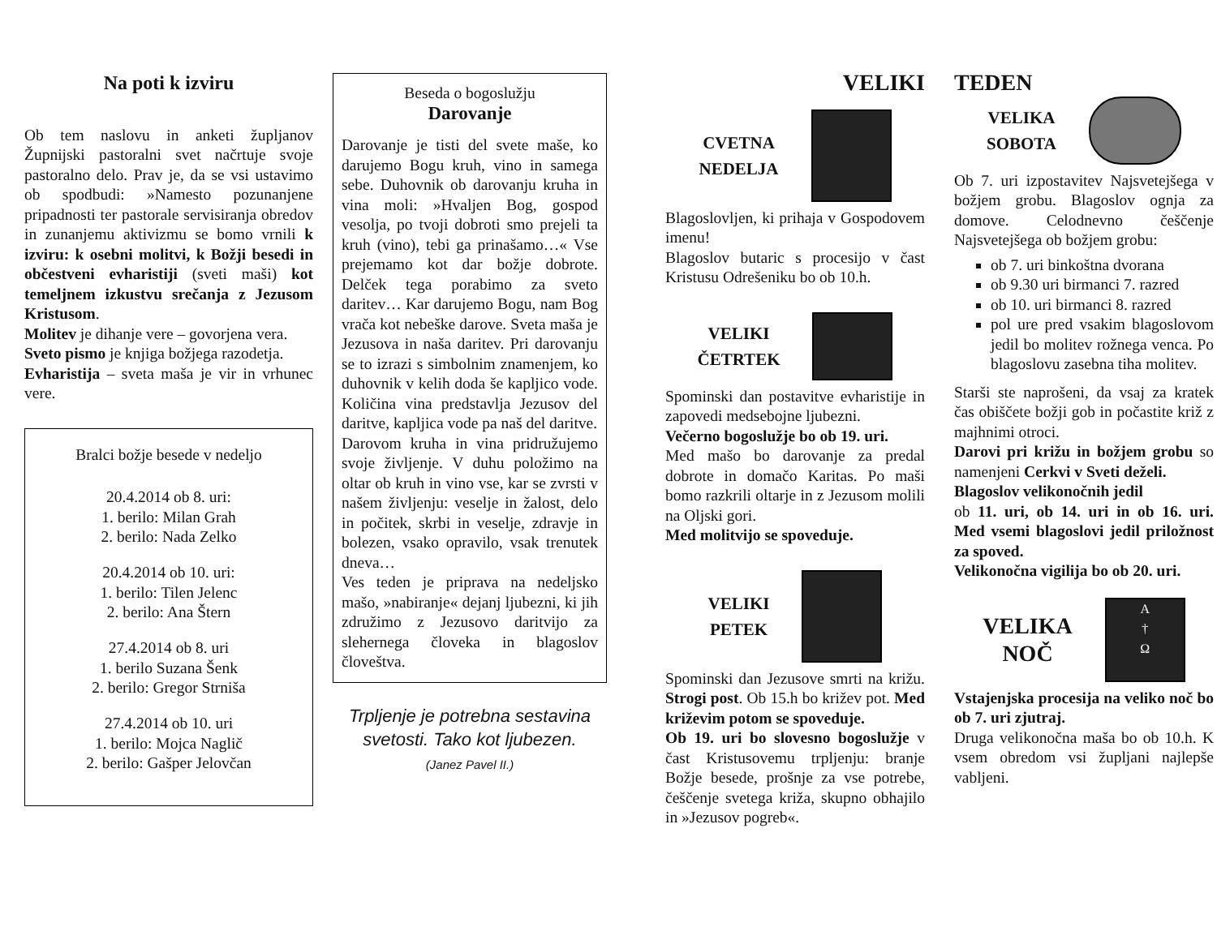Na poti k izviru
Ob tem naslovu in anketi župljanov Župnijski pastoralni svet načrtuje svoje pastoralno delo. Prav je, da se vsi ustavimo ob spodbudi: »Namesto pozunanjene pripadnosti ter pastorale servisiranja obredov in zunanjemu aktivizmu se bomo vrnili k izviru: k osebni molitvi, k Božji besedi in občestveni evharistiji (sveti maši) kot temeljnem izkustvu srečanja z Jezusom Kristusom.
Molitev je dihanje vere – govorjena vera.
Sveto pismo je knjiga božjega razodetja.
Evharistija – sveta maša je vir in vrhunec vere.
Bralci božje besede v nedeljo
20.4.2014 ob 8. uri:
1. berilo: Milan Grah
2. berilo: Nada Zelko
20.4.2014 ob 10. uri:
1. berilo: Tilen Jelenc
2. berilo: Ana Štern
27.4.2014 ob 8. uri
1. berilo Suzana Šenk
2. berilo: Gregor Strniša
27.4.2014 ob 10. uri
1. berilo: Mojca Naglič
2. berilo: Gašper Jelovčan
Beseda o bogoslužju
Darovanje
Darovanje je tisti del svete maše, ko darujemo Bogu kruh, vino in samega sebe. Duhovnik ob darovanju kruha in vina moli: »Hvaljen Bog, gospod vesolja, po tvoji dobroti smo prejeli ta kruh (vino), tebi ga prinašamo…« Vse prejemamo kot dar božje dobrote. Delček tega porabimo za sveto daritev… Kar darujemo Bogu, nam Bog vrača kot nebeške darove. Sveta maša je Jezusova in naša daritev. Pri darovanju se to izrazi s simbolnim znamenjem, ko duhovnik v kelih doda še kapljico vode. Količina vina predstavlja Jezusov del daritve, kapljica vode pa naš del daritve.
Darovom kruha in vina pridružujemo svoje življenje. V duhu položimo na oltar ob kruh in vino vse, kar se zvrsti v našem življenju: veselje in žalost, delo in počitek, skrbi in veselje, zdravje in bolezen, vsako opravilo, vsak trenutek dneva…
Ves teden je priprava na nedeljsko mašo, »nabiranje« dejanj ljubezni, ki jih združimo z Jezusovo daritvijo za slehernega človeka in blagoslov človeštva.
Trpljenje je potrebna sestavina svetosti. Tako kot ljubezen.
(Janez Pavel II.)
VELIKI
CVETNA
NEDELJA
Blagoslovljen, ki prihaja v Gospodovem imenu!
Blagoslov butaric s procesijo v čast Kristusu Odrešeniku bo ob 10.h.
VELIKI
ČETRTEK
Spominski dan postavitve evharistije in zapovedi medsebojne ljubezni.
Večerno bogoslužje bo ob 19. uri.
Med mašo bo darovanje za predal dobrote in domačo Karitas. Po maši bomo razkrili oltarje in z Jezusom molili na Oljski gori.
Med molitvijo se spoveduje.
VELIKI
PETEK
Spominski dan Jezusove smrti na križu. Strogi post. Ob 15.h bo križev pot. Med križevim potom se spoveduje.
Ob 19. uri bo slovesno bogoslužje v čast Kristusovemu trpljenju: branje Božje besede, prošnje za vse potrebe, češčenje svetega križa, skupno obhajilo in »Jezusov pogreb«.
TEDEN
VELIKA
SOBOTA
Ob 7. uri izpostavitev Najsvetejšega v božjem grobu. Blagoslov ognja za domove. Celodnevno češčenje Najsvetejšega ob božjem grobu:
ob 7. uri binkoštna dvorana
ob 9.30 uri birmanci 7. razred
ob 10. uri birmanci 8. razred
pol ure pred vsakim blagoslovom jedil bo molitev rožnega venca. Po blagoslovu zasebna tiha molitev.
Starši ste naprošeni, da vsaj za kratek čas obiščete božji gob in počastite križ z majhnimi otroci.
Darovi pri križu in božjem grobu so namenjeni Cerkvi v Sveti deželi.
Blagoslov velikonočnih jedil
ob 11. uri, ob 14. uri in ob 16. uri. Med vsemi blagoslovi jedil priložnost za spoved.
Velikonočna vigilija bo ob 20. uri.
VELIKA
NOČ
A
†
Ω
Vstajenjska procesija na veliko noč bo ob 7. uri zjutraj.
Druga velikonočna maša bo ob 10.h. K vsem obredom vsi župljani najlepše vabljeni.